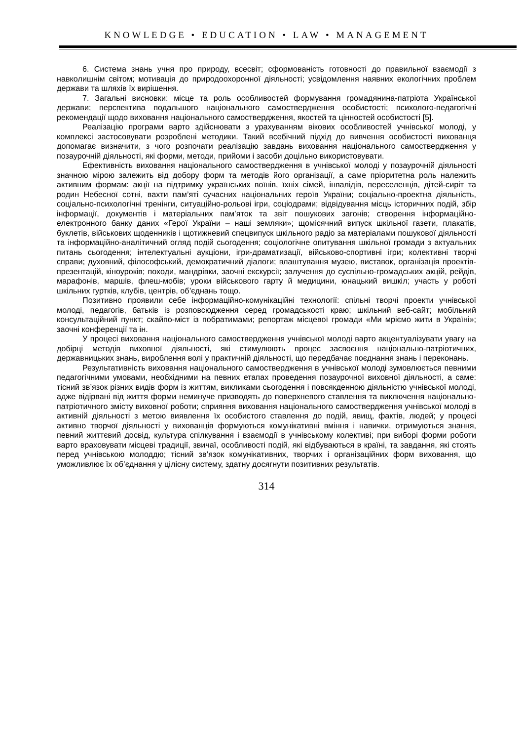KNOWLEDGE • EDUCATION • LAW • MANAGEMENT
6. Система знань учня про природу, всесвіт; сформованість готовності до правильної взаємодії з навколишнім світом; мотивація до природоохоронної діяльності; усвідомлення наявних екологічних проблем держави та шляхів їх вирішення.
7. Загальні висновки: місце та роль особливостей формування громадянина-патріота Української держави; перспектива подальшого національного самоствердження особистості; психолого-педагогічні рекомендації щодо виховання національного самоствердження, якостей та цінностей особистості [5].
Реалізацію програми варто здійснювати з урахуванням вікових особливостей учнівської молоді, у комплексі застосовувати розроблені методики. Такий всебічний підхід до вивчення особистості вихованця допомагає визначити, з чого розпочати реалізацію завдань виховання національного самоствердження у позаурочній діяльності, які форми, методи, прийоми і засоби доцільно використовувати.
Ефективність виховання національного самоствердження в учнівської молоді у позаурочній діяльності значною мірою залежить від добору форм та методів його організації, а саме пріоритетна роль належить активним формам: акції на підтримку українських воїнів, їхніх сімей, інвалідів, переселенців, дітей-сиріт та родин Небесної сотні, вахти пам’яті сучасних національних героїв України; соціально-проектна діяльність, соціально-психологічні тренінги, ситуаційно-рольові ігри, соціодрами; відвідування місць історичних подій, збір інформації, документів і матеріальних пам’яток та звіт пошукових загонів; створення інформаційно-електронного банку даних «Герої України – наші земляки»; щомісячний випуск шкільної газети, плакатів, буклетів, військових щоденників і щотижневий спецвипуск шкільного радіо за матеріалами пошукової діяльності та інформаційно-аналітичний огляд подій сьогодення; соціологічне опитування шкільної громади з актуальних питань сьогодення; інтелектуальні аукціони, ігри-драматизації, військово-спортивні ігри; колективні творчі справи; духовний, філософський, демократичний діалоги; влаштування музею, виставок, організація проектів-презентацій, кіноуроків; походи, мандрівки, заочні екскурсії; залучення до суспільно-громадських акцій, рейдів, марафонів, маршів, флеш-мобів; уроки військового гарту й медицини, юнацький вишкіл; участь у роботі шкільних гуртків, клубів, центрів, об’єднань тощо.
Позитивно проявили себе інформаційно-комунікаційні технології: спільні творчі проекти учнівської молоді, педагогів, батьків із розповсюдження серед громадськості краю; шкільний веб-сайт; мобільний консультаційний пункт; скайпо-міст із побратимами; репортаж місцевої громади «Ми мріємо жити в Україні»; заочні конференції та ін.
У процесі виховання національного самоствердження учнівської молоді варто акцентуалізувати увагу на добірці методів виховної діяльності, які стимулюють процес засвоєння національно-патріотичних, державницьких знань, вироблення волі у практичній діяльності, що передбачає поєднання знань і переконань.
Результативність виховання національного самоствердження в учнівської молоді зумовлюється певними педагогічними умовами, необхідними на певних етапах проведення позаурочної виховної діяльності, а саме: тісний зв’язок різних видів форм із життям, викликами сьогодення і повсякденною діяльністю учнівської молоді, адже відірвані від життя форми неминуче призводять до поверхневого ставлення та виключення національно-патріотичного змісту виховної роботи; сприяння виховання національного самоствердження учнівської молоді в активній діяльності з метою виявлення їх особистого ставлення до подій, явищ, фактів, людей; у процесі активно творчої діяльності у вихованців формуються комунікативні вміння і навички, отримуються знання, певний життєвий досвід, культура спілкування і взаємодії в учнівському колективі; при виборі форми роботи варто враховувати місцеві традиції, звичаї, особливості подій, які відбуваються в країні, та завдання, які стоять перед учнівською молоддю; тісний зв’язок комунікативних, творчих і організаційних форм виховання, що уможливлює їх об’єднання у цілісну систему, здатну досягнути позитивних результатів.
314